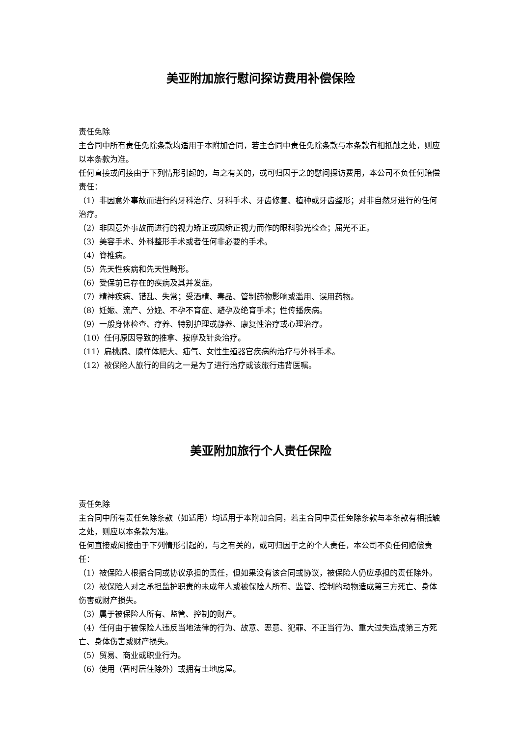美亚附加旅行慰问探访费用补偿保险
责任免除
主合同中所有责任免除条款均适用于本附加合同，若主合同中责任免除条款与本条款有相抵触之处，则应以本条款为准。
任何直接或间接由于下列情形引起的，与之有关的，或可归因于之的慰问探访费用，本公司不负任何赔偿责任：
（1）非因意外事故而进行的牙科治疗、牙科手术、牙齿修复、植种或牙齿整形；对非自然牙进行的任何治疗。
（2）非因意外事故而进行的视力矫正或因矫正视力而作的眼科验光检查；屈光不正。
（3）美容手术、外科整形手术或者任何非必要的手术。
（4）脊椎病。
（5）先天性疾病和先天性畸形。
（6）受保前已存在的疾病及其并发症。
（7）精神疾病、错乱、失常；受酒精、毒品、管制药物影响或滥用、误用药物。
（8）妊娠、流产、分娩、不孕不育症、避孕及绝育手术；性传播疾病。
（9）一般身体检查、疗养、特别护理或静养、康复性治疗或心理治疗。
（10）任何原因导致的推拿、按摩及针灸治疗。
（11）扁桃腺、腺样体肥大、疝气、女性生殖器官疾病的治疗与外科手术。
（12）被保险人旅行的目的之一是为了进行治疗或该旅行违背医嘱。
美亚附加旅行个人责任保险
责任免除
主合同中所有责任免除条款（如适用）均适用于本附加合同，若主合同中责任免除条款与本条款有相抵触之处，则应以本条款为准。
任何直接或间接由于下列情形引起的，与之有关的，或可归因于之的个人责任，本公司不负任何赔偿责任：
（1）被保险人根据合同或协议承担的责任，但如果没有该合同或协议，被保险人仍应承担的责任除外。
（2）被保险人对之承担监护职责的未成年人或被保险人所有、监管、控制的动物造成第三方死亡、身体伤害或财产损失。
（3）属于被保险人所有、监管、控制的财产。
（4）任何由于被保险人违反当地法律的行为、故意、恶意、犯罪、不正当行为、重大过失造成第三方死亡、身体伤害或财产损失。
（5）贸易、商业或职业行为。
（6）使用（暂时居住除外）或拥有土地房屋。